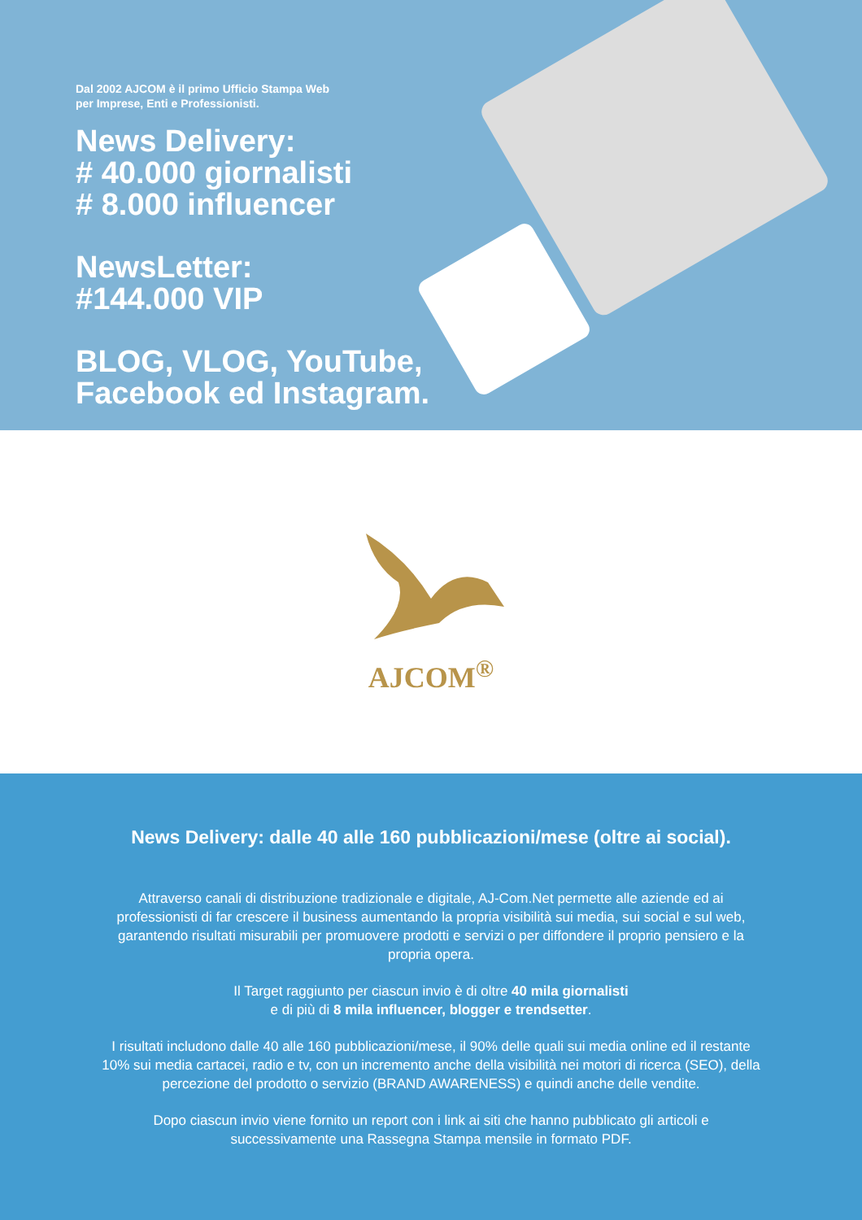Dal 2002 AJCOM è il primo Ufficio Stampa Web
per Imprese, Enti e Professionisti.
News Delivery:
# 40.000 giornalisti
# 8.000 influencer
NewsLetter:
#144.000 VIP
BLOG, VLOG, YouTube,
Facebook ed Instagram.
AJCOM<sup>®</sup>
News Delivery: dalle 40 alle 160 pubblicazioni/mese (oltre ai social).
Attraverso canali di distribuzione tradizionale e digitale, AJ-Com.Net permette alle aziende ed ai professionisti di far crescere il business aumentando la propria visibilità sui media, sui social e sul web, garantendo risultati misurabili per promuovere prodotti e servizi o per diffondere il proprio pensiero e la propria opera.
Il Target raggiunto per ciascun invio è di oltre 40 mila giornalisti
e di più di 8 mila influencer, blogger e trendsetter.
I risultati includono dalle 40 alle 160 pubblicazioni/mese, il 90% delle quali sui media online ed il restante 10% sui media cartacei, radio e tv, con un incremento anche della visibilità nei motori di ricerca (SEO), della percezione del prodotto o servizio (BRAND AWARENESS) e quindi anche delle vendite.
Dopo ciascun invio viene fornito un report con i link ai siti che hanno pubblicato gli articoli e successivamente una Rassegna Stampa mensile in formato PDF.